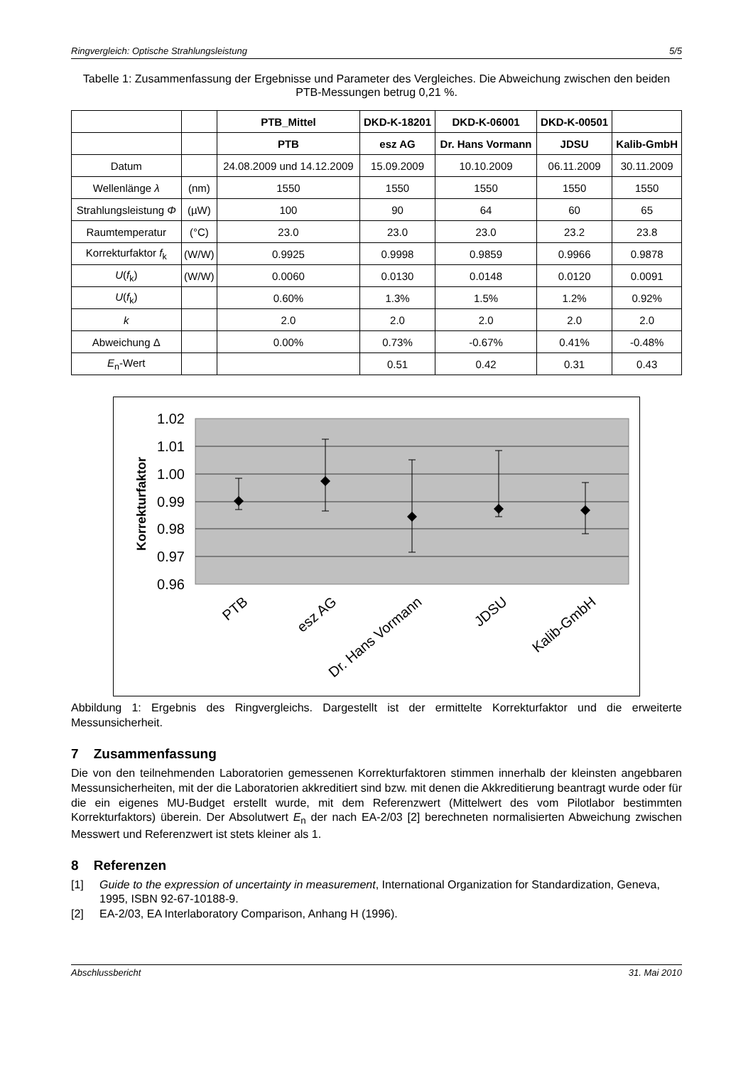Ringvergleich: Optische Strahlungsleistung 5/5
Tabelle 1: Zusammenfassung der Ergebnisse und Parameter des Vergleiches. Die Abweichung zwischen den beiden PTB-Messungen betrug 0,21 %.
| | | PTB_Mittel | DKD-K-18201 | DKD-K-06001 | DKD-K-00501 | |
| --- | --- | --- | --- | --- | --- | --- |
| | | PTB | esz AG | Dr. Hans Vormann | JDSU | Kalib-GmbH |
| Datum | | 24.08.2009 und 14.12.2009 | 15.09.2009 | 10.10.2009 | 06.11.2009 | 30.11.2009 |
| Wellenlänge λ | (nm) | 1550 | 1550 | 1550 | 1550 | 1550 |
| Strahlungsleistung Φ | (µW) | 100 | 90 | 64 | 60 | 65 |
| Raumtemperatur | (°C) | 23.0 | 23.0 | 23.0 | 23.2 | 23.8 |
| Korrekturfaktor f<sub>k</sub> | (W/W) | 0.9925 | 0.9998 | 0.9859 | 0.9966 | 0.9878 |
| U ( f<sub>k</sub>) | (W/W) | 0.0060 | 0.0130 | 0.0148 | 0.0120 | 0.0091 |
| U ( f<sub>k</sub>) | | 0.60% | 1.3% | 1.5% | 1.2% | 0.92% |
| k | | 2.0 | 2.0 | 2.0 | 2.0 | 2.0 |
| Abweichung Δ | | 0.00% | 0.73% | -0.67% | 0.41% | -0.48% |
| E<sub>n</sub>-Wert | | | 0.51 | 0.42 | 0.31 | 0.43 |
1.02
1.01
1.00
0.99
0.98
0.97
0.96
Korrekturfaktor
PTB
esz AG
Dr. Hans Vormann
JDSU
Kalib-GmbH
Abbildung 1: Ergebnis des Ringvergleichs. Dargestellt ist der ermittelte Korrekturfaktor und die erweiterte Messunsicherheit.
7 Zusammenfassung
Die von den teilnehmenden Laboratorien gemessenen Korrekturfaktoren stimmen innerhalb der kleinsten angebbaren Messunsicherheiten, mit der die Laboratorien akkreditiert sind bzw. mit denen die Akkreditierung beantragt wurde oder für die ein eigenes MU-Budget erstellt wurde, mit dem Referenzwert (Mittelwert des vom Pilotlabor bestimmten Korrekturfaktors) überein. Der Absolutwert E<sub>n</sub> der nach EA-2/03 [2] berechneten normalisierten Abweichung zwischen Messwert und Referenzwert ist stets kleiner als 1.
8 Referenzen
[1] Guide to the expression of uncertainty in measurement, International Organization for Standardization, Geneva, 1995, ISBN 92-67-10188-9.
[2] EA-2/03, EA Interlaboratory Comparison, Anhang H (1996).
Abschlussbericht 31. Mai 2010